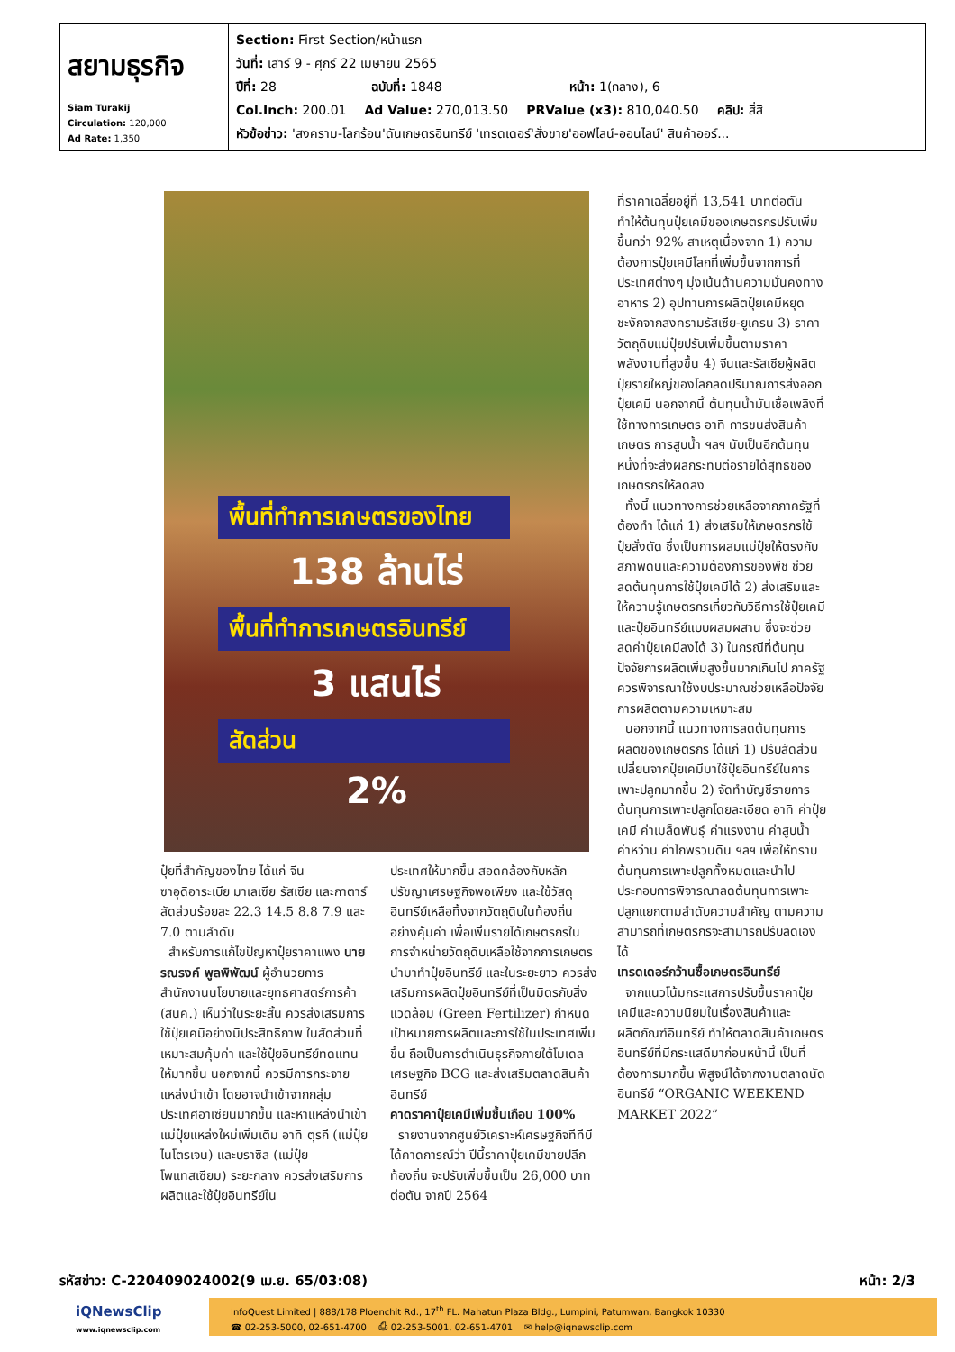| สยามธุรกิจ Siam Turakij Circulation: 120,000 Ad Rate: 1,350 | Section: First Section/หน้าแรก วันที่: เสาร์ 9 - ศุกร์ 22 เมษายน 2565 ปีที่: 28 ฉบับที่: 1848 หน้า: 1(กลาง), 6 Col.Inch: 200.01 Ad Value: 270,013.50 PRValue (x3): 810,040.50 คลิป: สี่สี หัวข้อข่าว: 'สงคราม-โลกร้อน'ดันเกษตรอินทรีย์ 'เทรดเดอร์'สั่งขาย'ออฟไลน์-ออนไลน์' สินค้าออร์... |
พื้นที่ทำการเกษตรของไทย
138 ล้านไร่
พื้นที่ทำการเกษตรอินทรีย์
3 แสนไร่
สัดส่วน
2%
ปุ๋ยที่สำคัญของไทย ได้แก่ จีน ซาอุดิอาระเบีย มาเลเซีย รัสเซีย และกาตาร์ สัดส่วนร้อยละ 22.3 14.5 8.8 7.9 และ 7.0 ตามลำดับ
สำหรับการแก้ไขปัญหาปุ๋ยราคาแพง นายรณรงค์ พูลพิพัฒน์ ผู้อำนวยการสำนักงานนโยบายและยุทธศาสตร์การค้า (สนค.) เห็นว่าในระยะสั้น ควรส่งเสริมการใช้ปุ๋ยเคมีอย่างมีประสิทธิภาพ ในสัดส่วนที่เหมาะสมคุ้มค่า และใช้ปุ๋ยอินทรีย์ทดแทนให้มากขึ้น นอกจากนี้ ควรมีการกระจายแหล่งนำเข้า โดยอาจนำเข้าจากกลุ่มประเทศอาเซียนมากขึ้น และหาแหล่งนำเข้าแม่ปุ๋ยแหล่งใหม่เพิ่มเติม อาทิ ตุรกี (แม่ปุ๋ยไนโตรเจน) และบราซิล (แม่ปุ๋ยโพแทสเซียม) ระยะกลาง ควรส่งเสริมการผลิตและใช้ปุ๋ยอินทรีย์ใน
ประเทศให้มากขึ้น สอดคล้องกับหลักปรัชญาเศรษฐกิจพอเพียง และใช้วัสดุอินทรีย์เหลือทิ้งจากวัตถุดิบในท้องถิ่นอย่างคุ้มค่า เพื่อเพิ่มรายได้เกษตรกรในการจำหน่ายวัตถุดิบเหลือใช้จากการเกษตรนำมาทำปุ๋ยอินทรีย์ และในระยะยาว ควรส่งเสริมการผลิตปุ๋ยอินทรีย์ที่เป็นมิตรกับสิ่งแวดล้อม (Green Fertilizer) กำหนดเป้าหมายการผลิตและการใช้ในประเทศเพิ่มขึ้น ถือเป็นการดำเนินธุรกิจภายใต้โมเดลเศรษฐกิจ BCG และส่งเสริมตลาดสินค้าอินทรีย์
คาดราคาปุ๋ยเคมีเพิ่มขึ้นเกือบ 100%
รายงานจากศูนย์วิเคราะห์เศรษฐกิจทีทีบี ได้คาดการณ์ว่า ปีนี้ราคาปุ๋ยเคมีขายปลีกท้องถิ่น จะปรับเพิ่มขึ้นเป็น 26,000 บาทต่อตัน จากปี 2564
ที่ราคาเฉลี่ยอยู่ที่ 13,541 บาทต่อตัน ทำให้ต้นทุนปุ๋ยเคมีของเกษตรกรปรับเพิ่มขึ้นกว่า 92% สาเหตุเนื่องจาก 1) ความต้องการปุ๋ยเคมีโลกที่เพิ่มขึ้นจากการที่ประเทศต่างๆ มุ่งเน้นด้านความมั่นคงทางอาหาร 2) อุปทานการผลิตปุ๋ยเคมีหยุดชะงักจากสงครามรัสเซีย-ยูเครน 3) ราคาวัตถุดิบแม่ปุ๋ยปรับเพิ่มขึ้นตามราคาพลังงานที่สูงขึ้น 4) จีนและรัสเซียผู้ผลิตปุ๋ยรายใหญ่ของโลกลดปริมาณการส่งออกปุ๋ยเคมี นอกจากนี้ ต้นทุนน้ำมันเชื้อเพลิงที่ใช้ทางการเกษตร อาทิ การขนส่งสินค้าเกษตร การสูบน้ำ ฯลฯ นับเป็นอีกต้นทุนหนึ่งที่จะส่งผลกระทบต่อรายได้สุทธิของเกษตรกรให้ลดลง
ทั้งนี้ แนวทางการช่วยเหลือจากภาครัฐที่ต้องทำ ได้แก่ 1) ส่งเสริมให้เกษตรกรใช้ปุ๋ยสั่งตัด ซึ่งเป็นการผสมแม่ปุ๋ยให้ตรงกับสภาพดินและความต้องการของพืช ช่วยลดต้นทุนการใช้ปุ๋ยเคมีได้ 2) ส่งเสริมและให้ความรู้เกษตรกรเกี่ยวกับวิธีการใช้ปุ๋ยเคมีและปุ๋ยอินทรีย์แบบผสมผสาน ซึ่งจะช่วยลดค่าปุ๋ยเคมีลงได้ 3) ในกรณีที่ต้นทุนปัจจัยการผลิตเพิ่มสูงขึ้นมากเกินไป ภาครัฐควรพิจารณาใช้งบประมาณช่วยเหลือปัจจัยการผลิตตามความเหมาะสม
นอกจากนี้ แนวทางการลดต้นทุนการผลิตของเกษตรกร ได้แก่ 1) ปรับสัดส่วนเปลี่ยนจากปุ๋ยเคมีมาใช้ปุ๋ยอินทรีย์ในการเพาะปลูกมากขึ้น 2) จัดทำบัญชีรายการต้นทุนการเพาะปลูกโดยละเอียด อาทิ ค่าปุ๋ยเคมี ค่าเมล็ดพันธุ์ ค่าแรงงาน ค่าสูบน้ำ ค่าหว่าน ค่าไถพรวนดิน ฯลฯ เพื่อให้ทราบต้นทุนการเพาะปลูกทั้งหมดและนำไปประกอบการพิจารณาลดต้นทุนการเพาะปลูกแยกตามลำดับความสำคัญ ตามความสามารถที่เกษตรกรจะสามารถปรับลดเองได้
เทรดเดอร์กว้านซื้อเกษตรอินทรีย์
จากแนวโน้มกระแสการปรับขึ้นราคาปุ๋ยเคมีและความนิยมในเรื่องสินค้าและผลิตภัณฑ์อินทรีย์ ทำให้ตลาดสินค้าเกษตรอินทรีย์ที่มีกระแสดีมาก่อนหน้านี้ เป็นที่ต้องการมากขึ้น พิสูจน์ได้จากงานตลาดนัดอินทรีย์ “ORGANIC WEEKEND MARKET 2022”
รหัสข่าว: C-220409024002(9 เม.ย. 65/03:08) หน้า: 2/3
iQNewsClip
www.iqnewsclip.com
InfoQuest Limited | 888/178 Ploenchit Rd., 17<sup>th</sup> FL. Mahatun Plaza Bldg., Lumpini, Patumwan, Bangkok 10330
☎ 02-253-5000, 02-651-4700 ⎙ 02-253-5001, 02-651-4701 ✉ help@iqnewsclip.com